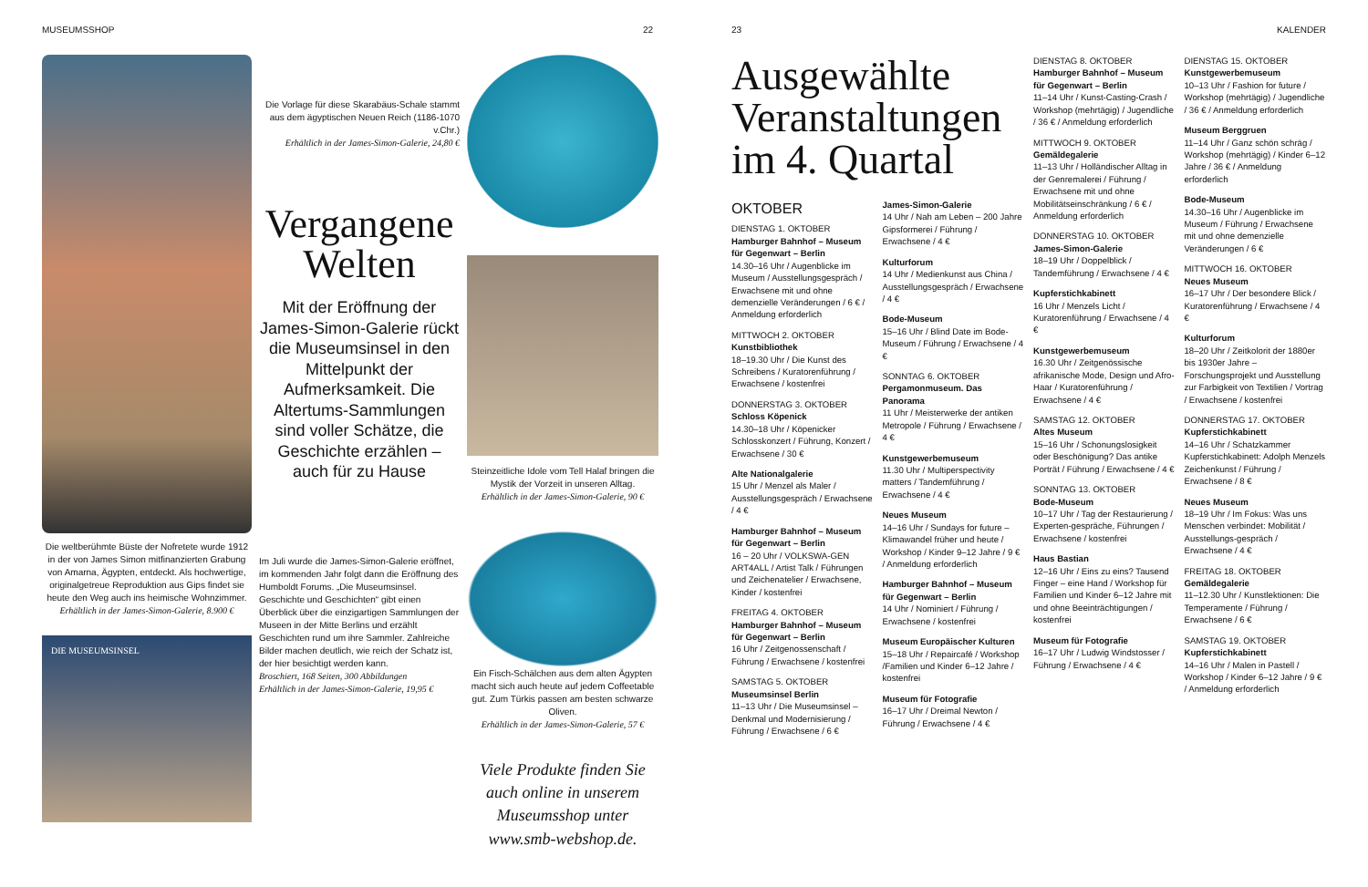MUSEUMSSHOP 22
Die weltberühmte Büste der Nofretete wurde 1912 in der von James Simon mitfinanzierten Grabung von Amarna, Ägypten, entdeckt. Als hochwertige, originalgetreue Reproduktion aus Gips findet sie heute den Weg auch ins heimische Wohnzimmer.
Erhältlich in der James-Simon-Galerie, 8.900 €
DIE MUSEUMSINSEL
Die Vorlage für diese Skarabäus-Schale stammt aus dem ägyptischen Neuen Reich (1186-1070 v.Chr.)
Erhältlich in der James-Simon-Galerie, 24,80 €
Vergangene Welten
Mit der Eröffnung der James-Simon-Galerie rückt die Museumsinsel in den Mittelpunkt der Aufmerksamkeit. Die Altertums-Sammlungen sind voller Schätze, die Geschichte erzählen – auch für zu Hause
Im Juli wurde die James-Simon-Galerie eröffnet, im kommenden Jahr folgt dann die Eröffnung des Humboldt Forums. „Die Museumsinsel. Geschichte und Geschichten“ gibt einen Überblick über die einzigartigen Sammlungen der Museen in der Mitte Berlins und erzählt Geschichten rund um ihre Sammler. Zahlreiche Bilder machen deutlich, wie reich der Schatz ist, der hier besichtigt werden kann.
Broschiert, 168 Seiten, 300 Abbildungen
Erhältlich in der James-Simon-Galerie, 19,95 €
Steinzeitliche Idole vom Tell Halaf bringen die Mystik der Vorzeit in unseren Alltag.
Erhältlich in der James-Simon-Galerie, 90 €
Ein Fisch-Schälchen aus dem alten Ägypten macht sich auch heute auf jedem Coffeetable gut. Zum Türkis passen am besten schwarze Oliven.
Erhältlich in der James-Simon-Galerie, 57 €
Viele Produkte finden Sie auch online in unserem Museumsshop unter www.smb-webshop.de.
23 KALENDER
Ausgewählte Veranstaltungen im 4. Quartal
DIENSTAG 8. OKTOBER
Hamburger Bahnhof – Museum für Gegenwart – Berlin
11–14 Uhr / Kunst-Casting-Crash / Workshop (mehrtägig) / Jugendliche / 36 € / Anmeldung erforderlich
MITTWOCH 9. OKTOBER
Gemäldegalerie
11–13 Uhr / Holländischer Alltag in der Genremalerei / Führung / Erwachsene mit und ohne Mobilitätseinschränkung / 6 € / Anmeldung erforderlich
DONNERSTAG 10. OKTOBER
James-Simon-Galerie
18–19 Uhr / Doppelblick / Tandemführung / Erwachsene / 4 €
Kupferstichkabinett
16 Uhr / Menzels Licht / Kuratorenführung / Erwachsene / 4 €
Kunstgewerbemuseum
16.30 Uhr / Zeitgenössische afrikanische Mode, Design und Afro-Haar / Kuratorenführung / Erwachsene / 4 €
SAMSTAG 12. OKTOBER
Altes Museum
15–16 Uhr / Schonungslosigkeit oder Beschönigung? Das antike Porträt / Führung / Erwachsene / 4 €
SONNTAG 13. OKTOBER
Bode-Museum
10–17 Uhr / Tag der Restaurierung / Experten-gespräche, Führungen / Erwachsene / kostenfrei
Haus Bastian
12–16 Uhr / Eins zu eins? Tausend Finger – eine Hand / Workshop für Familien und Kinder 6–12 Jahre mit und ohne Beeinträchtigungen / kostenfrei
Museum für Fotografie
16–17 Uhr / Ludwig Windstosser / Führung / Erwachsene / 4 €
DIENSTAG 15. OKTOBER
Kunstgewerbemuseum
10–13 Uhr / Fashion for future / Workshop (mehrtägig) / Jugendliche / 36 € / Anmeldung erforderlich
Museum Berggruen
11–14 Uhr / Ganz schön schräg / Workshop (mehrtägig) / Kinder 6–12 Jahre / 36 € / Anmeldung erforderlich
Bode-Museum
14.30–16 Uhr / Augenblicke im Museum / Führung / Erwachsene mit und ohne demenzielle Veränderungen / 6 €
MITTWOCH 16. OKTOBER
Neues Museum
16–17 Uhr / Der besondere Blick / Kuratorenführung / Erwachsene / 4 €
Kulturforum
18–20 Uhr / Zeitkolorit der 1880er bis 1930er Jahre – Forschungsprojekt und Ausstellung zur Farbigkeit von Textilien / Vortrag / Erwachsene / kostenfrei
DONNERSTAG 17. OKTOBER
Kupferstichkabinett
14–16 Uhr / Schatzkammer Kupferstichkabinett: Adolph Menzels Zeichenkunst / Führung / Erwachsene / 8 €
Neues Museum
18–19 Uhr / Im Fokus: Was uns Menschen verbindet: Mobilität / Ausstellungs-gespräch / Erwachsene / 4 €
FREITAG 18. OKTOBER
Gemäldegalerie
11–12.30 Uhr / Kunstlektionen: Die Temperamente / Führung / Erwachsene / 6 €
SAMSTAG 19. OKTOBER
Kupferstichkabinett
14–16 Uhr / Malen in Pastell / Workshop / Kinder 6–12 Jahre / 9 € / Anmeldung erforderlich
OKTOBER
DIENSTAG 1. OKTOBER
Hamburger Bahnhof – Museum für Gegenwart – Berlin
14.30–16 Uhr / Augenblicke im Museum / Ausstellungsgespräch / Erwachsene mit und ohne demenzielle Veränderungen / 6 € / Anmeldung erforderlich
MITTWOCH 2. OKTOBER
Kunstbibliothek
18–19.30 Uhr / Die Kunst des Schreibens / Kuratorenführung / Erwachsene / kostenfrei
DONNERSTAG 3. OKTOBER
Schloss Köpenick
14.30–18 Uhr / Köpenicker Schlosskonzert / Führung, Konzert / Erwachsene / 30 €
Alte Nationalgalerie
15 Uhr / Menzel als Maler / Ausstellungsgespräch / Erwachsene / 4 €
Hamburger Bahnhof – Museum für Gegenwart – Berlin
16 – 20 Uhr / VOLKSWA-GEN ART4ALL / Artist Talk / Führungen und Zeichenatelier / Erwachsene, Kinder / kostenfrei
FREITAG 4. OKTOBER
Hamburger Bahnhof – Museum für Gegenwart – Berlin
16 Uhr / Zeitgenossenschaft / Führung / Erwachsene / kostenfrei
SAMSTAG 5. OKTOBER
Museumsinsel Berlin
11–13 Uhr / Die Museumsinsel – Denkmal und Modernisierung / Führung / Erwachsene / 6 €
James-Simon-Galerie
14 Uhr / Nah am Leben – 200 Jahre Gipsformerei / Führung / Erwachsene / 4 €
Kulturforum
14 Uhr / Medienkunst aus China / Ausstellungsgespräch / Erwachsene / 4 €
Bode-Museum
15–16 Uhr / Blind Date im Bode-Museum / Führung / Erwachsene / 4 €
SONNTAG 6. OKTOBER
Pergamonmuseum. Das Panorama
11 Uhr / Meisterwerke der antiken Metropole / Führung / Erwachsene / 4 €
Kunstgewerbemuseum
11.30 Uhr / Multiperspectivity matters / Tandemführung / Erwachsene / 4 €
Neues Museum
14–16 Uhr / Sundays for future – Klimawandel früher und heute / Workshop / Kinder 9–12 Jahre / 9 € / Anmeldung erforderlich
Hamburger Bahnhof – Museum für Gegenwart – Berlin
14 Uhr / Nominiert / Führung / Erwachsene / kostenfrei
Museum Europäischer Kulturen
15–18 Uhr / Repaircafé / Workshop /Familien und Kinder 6–12 Jahre / kostenfrei
Museum für Fotografie
16–17 Uhr / Dreimal Newton / Führung / Erwachsene / 4 €